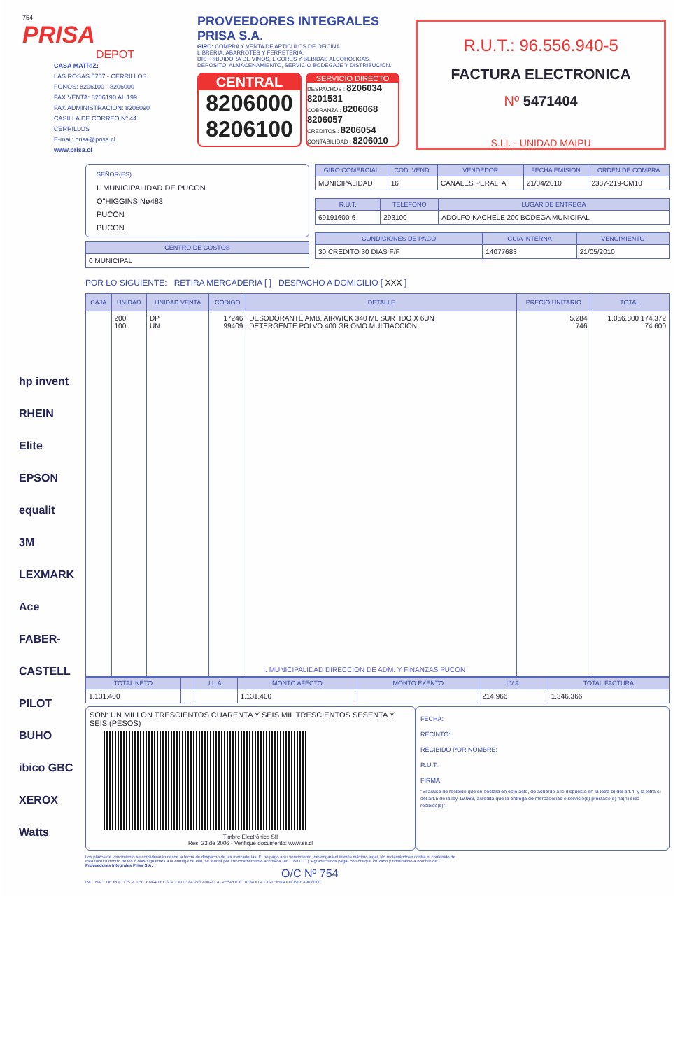754
PRISA
DEPOT
CASA MATRIZ:
LAS ROSAS 5757 - CERRILLOS
FONOS: 8206100 - 8206000
FAX VENTA: 8206190 AL 199
FAX ADMINISTRACION: 8206090
CASILLA DE CORREO Nº 44
CERRILLOS
E-mail: prisa@prisa.cl
www.prisa.cl
PROVEEDORES INTEGRALES
PRISA S.A.
GIRO: COMPRA Y VENTA DE ARTICULOS DE OFICINA.
LIBRERIA, ABARROTES Y FERRETERIA.
DISTRIBUIDORA DE VINOS, LICORES Y BEBIDAS ALCOHOLICAS.
DEPOSITO, ALMACENAMIENTO, SERVICIO BODEGAJE Y DISTRIBUCION.
CENTRAL
8206000
8206100
SERVICIO DIRECTO
DESPACHOS : 8206034 8201531
COBRANZA : 8206068 8206057
CREDITOS : 8206054
CONTABILIDAD : 8206010
R.U.T.: 96.556.940-5
FACTURA ELECTRONICA
Nº 5471404
S.I.I. - UNIDAD MAIPU
hp invent
RHEIN
Elite
EPSON
equalit
3M
LEXMARK
Ace
FABER-CASTELL
PILOT
BUHO
ibico GBC
XEROX
Watts
SEÑOR(ES)
I. MUNICIPALIDAD DE PUCON
O"HIGGINS Nø483
PUCON
PUCON
| CENTRO DE COSTOS |
| --- |
| 0 MUNICIPAL |
| GIRO COMERCIAL | COD. VEND. | VENDEDOR | FECHA EMISION | ORDEN DE COMPRA |
| --- | --- | --- | --- | --- |
| MUNICIPALIDAD | 16 | CANALES PERALTA | 21/04/2010 | 2387-219-CM10 |
| R.U.T. | TELEFONO | LUGAR DE ENTREGA |
| --- | --- | --- |
| 69191600-6 | 293100 | ADOLFO KACHELE 200 BODEGA MUNICIPAL |
| CONDICIONES DE PAGO | GUIA INTERNA | VENCIMIENTO |
| --- | --- | --- |
| 30 CREDITO 30 DIAS F/F | 14077683 | 21/05/2010 |
POR LO SIGUIENTE: RETIRA MERCADERIA [ ] DESPACHO A DOMICILIO [ XXX ]
| CAJA | UNIDAD | UNIDAD VENTA | CODIGO | DETALLE | PRECIO UNITARIO | TOTAL |
| --- | --- | --- | --- | --- | --- | --- |
| | 200 100 | DP UN | 17246 99409 | DESODORANTE AMB. AIRWICK 340 ML SURTIDO X 6UN DETERGENTE POLVO 400 GR OMO MULTIACCION I. MUNICIPALIDAD DIRECCION DE ADM. Y FINANZAS PUCON | 5.284 746 | 1.056.800 174.372 74.600 |
| TOTAL NETO | | I.L.A. | MONTO AFECTO | MONTO EXENTO | I.V.A. | TOTAL FACTURA |
| --- | --- | --- | --- | --- | --- | --- |
| 1.131.400 | | | 1.131.400 | | 214.966 | 1.346.366 |
SON: UN MILLON TRESCIENTOS CUARENTA Y SEIS MIL TRESCIENTOS SESENTA Y SEIS (PESOS)
Timbre Electrónico SII
Res. 23 de 2006 - Verifique documento: www.sii.cl
FECHA:
RECINTO:
RECIBIDO POR NOMBRE:
R.U.T.:
FIRMA:
"El acuse de recibido que se declara en este acto, de acuerdo a lo dispuesto en la letra b) del art.4, y la letra c) del art.5 de la ley 19.983, acredita que la entrega de mercaderías o servicio(s) prestado(s) ha(n) sido recibido(s)".
Los plazos de vencimiento se considerarán desde la fecha de despacho de las mercaderías. El no pago a su vencimiento, devengará el interés máximo legal. No reclamándose contra el contenido de esta factura dentro de los 8 días siguientes a la entrega de ella, se tendrá por irrevocablemente aceptada (art. 160 C.C.). Agradecemos pagar con cheque cruzado y nominativo a nombre de: Proveedores Integrales Prisa S.A.
O/C Nº 754
IND. NAC. DE ROLLOS P. TEL. ENGATEL S.A. • RUT: 84.273.400-2 • A. VESPUCIO 0184 • LA CISTERNA • FONO: 496 8000